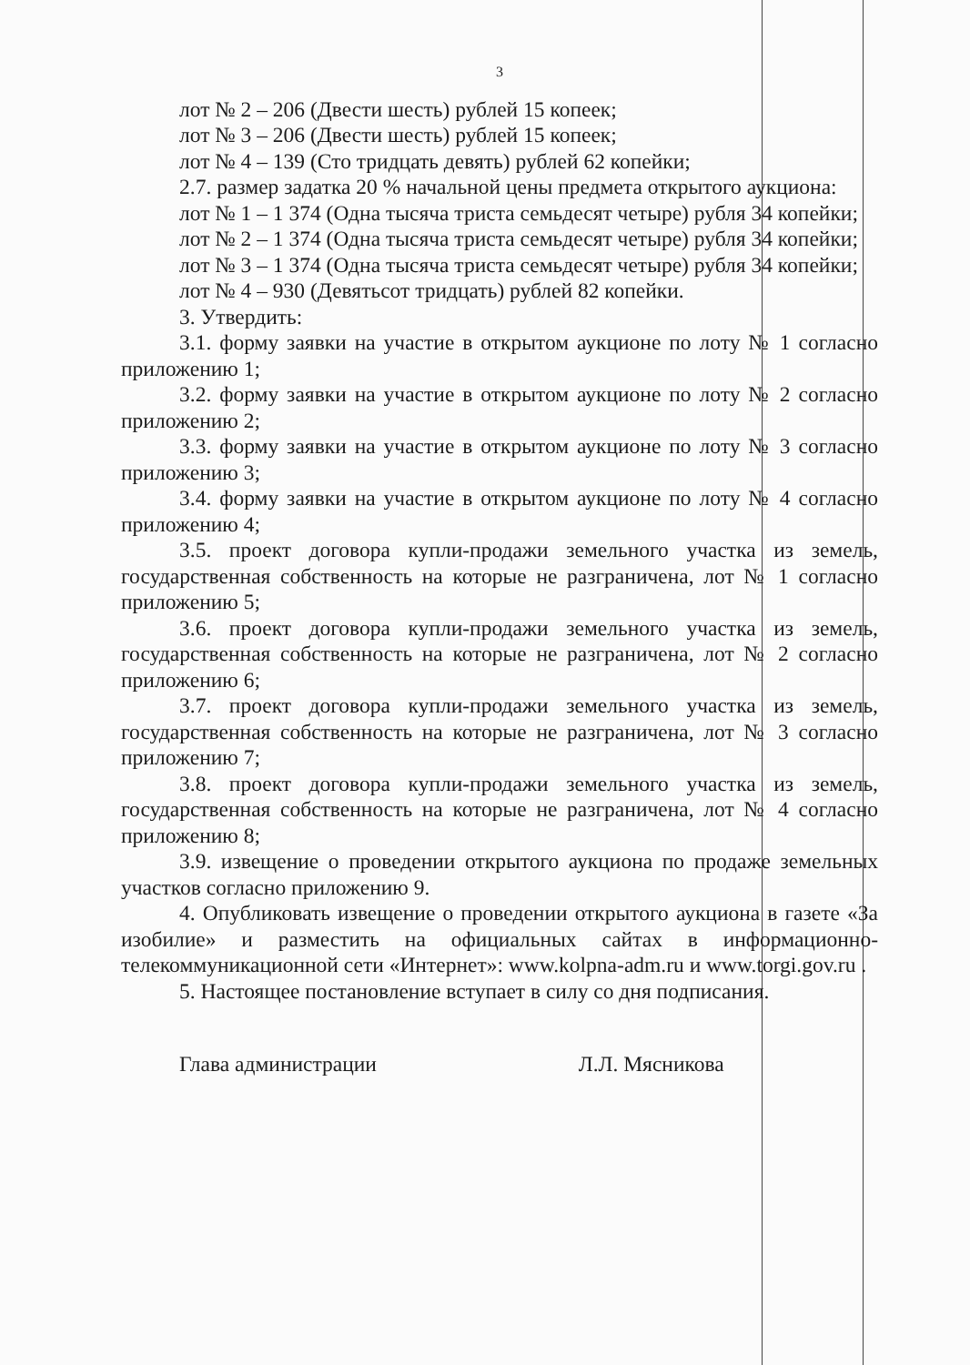3
лот № 2 – 206 (Двести шесть) рублей 15 копеек;
лот № 3 – 206 (Двести шесть) рублей 15 копеек;
лот № 4 – 139 (Сто тридцать девять) рублей 62 копейки;
2.7. размер задатка 20 % начальной цены предмета открытого аукциона:
лот № 1 – 1 374 (Одна тысяча триста семьдесят четыре) рубля 34 копейки;
лот № 2 – 1 374 (Одна тысяча триста семьдесят четыре) рубля 34 копейки;
лот № 3 – 1 374 (Одна тысяча триста семьдесят четыре) рубля 34 копейки;
лот № 4 – 930 (Девятьсот тридцать) рублей 82 копейки.
3. Утвердить:
3.1. форму заявки на участие в открытом аукционе по лоту № 1 согласно приложению 1;
3.2. форму заявки на участие в открытом аукционе по лоту № 2 согласно приложению 2;
3.3. форму заявки на участие в открытом аукционе по лоту № 3 согласно приложению 3;
3.4. форму заявки на участие в открытом аукционе по лоту № 4 согласно приложению 4;
3.5. проект договора купли-продажи земельного участка из земель, государственная собственность на которые не разграничена, лот № 1 согласно приложению 5;
3.6. проект договора купли-продажи земельного участка из земель, государственная собственность на которые не разграничена, лот № 2 согласно приложению 6;
3.7. проект договора купли-продажи земельного участка из земель, государственная собственность на которые не разграничена, лот № 3 согласно приложению 7;
3.8. проект договора купли-продажи земельного участка из земель, государственная собственность на которые не разграничена, лот № 4 согласно приложению 8;
3.9. извещение о проведении открытого аукциона по продаже земельных участков согласно приложению 9.
4. Опубликовать извещение о проведении открытого аукциона в газете «За изобилие» и разместить на официальных сайтах в информационно-телекоммуникационной сети «Интернет»: www.kolpna-adm.ru и www.torgi.gov.ru .
5. Настоящее постановление вступает в силу со дня подписания.
Глава администрации Л.Л. Мясникова